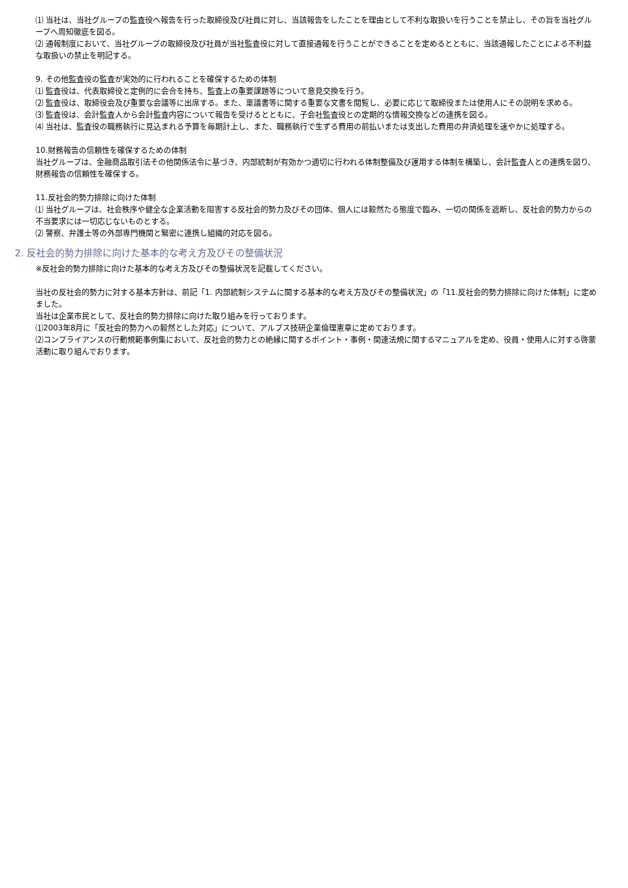⑴ 当社は、当社グループの監査役へ報告を行った取締役及び社員に対し、当該報告をしたことを理由として不利な取扱いを行うことを禁止し、その旨を当社グループへ周知徹底を図る。
⑵ 通報制度において、当社グループの取締役及び社員が当社監査役に対して直接通報を行うことができることを定めるとともに、当該通報したことによる不利益な取扱いの禁止を明記する。
9. その他監査役の監査が実効的に行われることを確保するための体制
⑴ 監査役は、代表取締役と定例的に会合を持ち、監査上の重要課題等について意見交換を行う。
⑵ 監査役は、取締役会及び重要な会議等に出席する。また、稟議書等に関する重要な文書を閲覧し、必要に応じて取締役または使用人にその説明を求める。
⑶ 監査役は、会計監査人から会計監査内容について報告を受けるとともに、子会社監査役との定期的な情報交換などの連携を図る。
⑷ 当社は、監査役の職務執行に見込まれる予算を毎期計上し、また、職務執行で生ずる費用の前払いまたは支出した費用の弁済処理を速やかに処理する。
10.財務報告の信頼性を確保するための体制
当社グループは、金融商品取引法その他関係法令に基づき、内部統制が有効かつ適切に行われる体制整備及び運用する体制を構築し、会計監査人との連携を図り、財務報告の信頼性を確保する。
11.反社会的勢力排除に向けた体制
⑴ 当社グループは、社会秩序や健全な企業活動を阻害する反社会的勢力及びその団体、個人には毅然たる態度で臨み、一切の関係を遮断し、反社会的勢力からの不当要求には一切応じないものとする。
⑵ 警察、弁護士等の外部専門機関と緊密に連携し組織的対応を図る。
2. 反社会的勢力排除に向けた基本的な考え方及びその整備状況
※反社会的勢力排除に向けた基本的な考え方及びその整備状況を記載してください。
当社の反社会的勢力に対する基本方針は、前記「1. 内部統制システムに関する基本的な考え方及びその整備状況」の「11.反社会的勢力排除に向けた体制」に定めました。
当社は企業市民として、反社会的勢力排除に向けた取り組みを行っております。
⑴2003年8月に「反社会的勢力への毅然とした対応」について、アルプス技研企業倫理憲章に定めております。
⑵コンプライアンスの行動規範事例集において、反社会的勢力との絶縁に関するポイント・事例・関連法規に関するマニュアルを定め、役員・使用人に対する啓蒙活動に取り組んでおります。